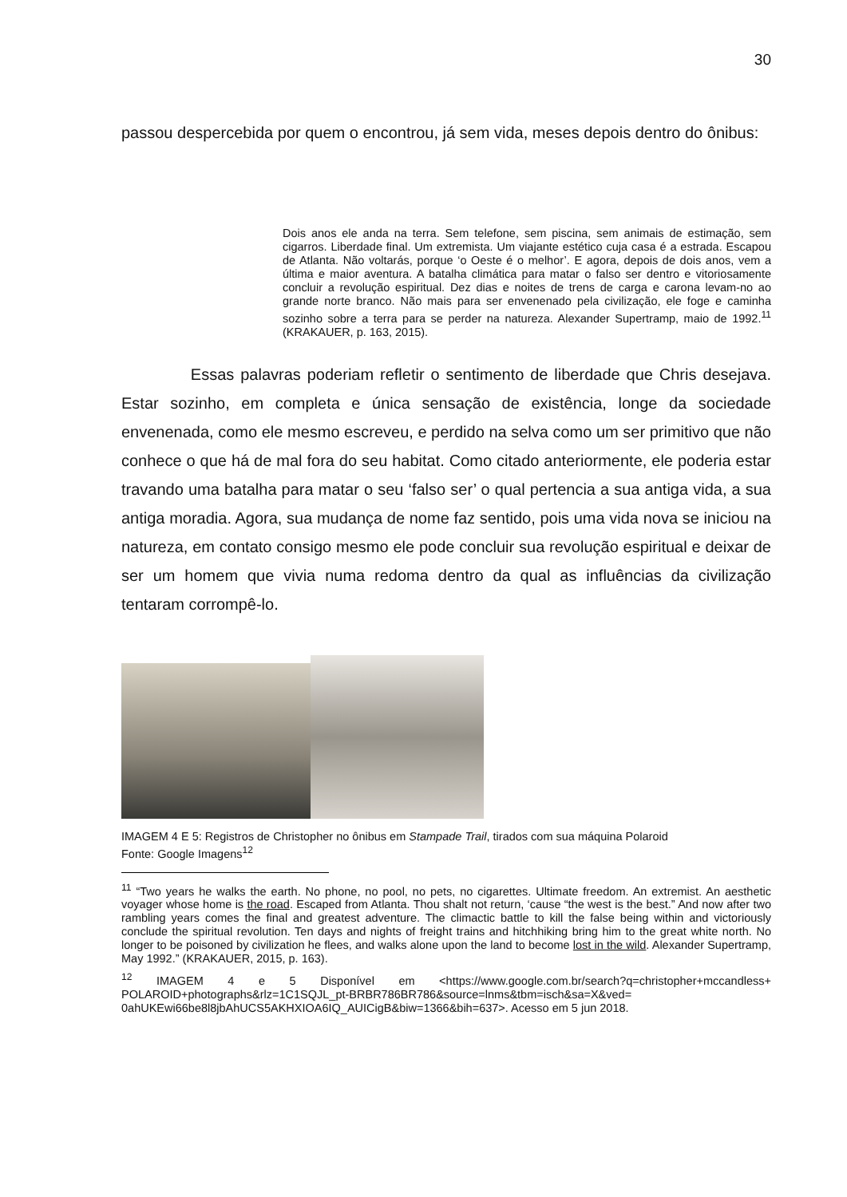30
passou despercebida por quem o encontrou, já sem vida, meses depois dentro do ônibus:
Dois anos ele anda na terra. Sem telefone, sem piscina, sem animais de estimação, sem cigarros. Liberdade final. Um extremista. Um viajante estético cuja casa é a estrada. Escapou de Atlanta. Não voltarás, porque ‘o Oeste é o melhor’. E agora, depois de dois anos, vem a última e maior aventura. A batalha climática para matar o falso ser dentro e vitoriosamente concluir a revolução espiritual. Dez dias e noites de trens de carga e carona levam-no ao grande norte branco. Não mais para ser envenenado pela civilização, ele foge e caminha sozinho sobre a terra para se perder na natureza. Alexander Supertramp, maio de 1992.<sup>11</sup> (KRAKAUER, p. 163, 2015).
Essas palavras poderiam refletir o sentimento de liberdade que Chris desejava. Estar sozinho, em completa e única sensação de existência, longe da sociedade envenenada, como ele mesmo escreveu, e perdido na selva como um ser primitivo que não conhece o que há de mal fora do seu habitat. Como citado anteriormente, ele poderia estar travando uma batalha para matar o seu ‘falso ser’ o qual pertencia a sua antiga vida, a sua antiga moradia. Agora, sua mudança de nome faz sentido, pois uma vida nova se iniciou na natureza, em contato consigo mesmo ele pode concluir sua revolução espiritual e deixar de ser um homem que vivia numa redoma dentro da qual as influências da civilização tentaram corrompê-lo.
IMAGEM 4 E 5: Registros de Christopher no ônibus em Stampade Trail, tirados com sua máquina Polaroid
Fonte: Google Imagens<sup>12</sup>
<sup>11</sup> “Two years he walks the earth. No phone, no pool, no pets, no cigarettes. Ultimate freedom. An extremist. An aesthetic voyager whose home is the road. Escaped from Atlanta. Thou shalt not return, ‘cause “the west is the best.” And now after two rambling years comes the final and greatest adventure. The climactic battle to kill the false being within and victoriously conclude the spiritual revolution. Ten days and nights of freight trains and hitchhiking bring him to the great white north. No longer to be poisoned by civilization he flees, and walks alone upon the land to become lost in the wild. Alexander Supertramp, May 1992.” (KRAKAUER, 2015, p. 163).
<sup>12</sup> IMAGEM 4 e 5 Disponível em <https://www.google.com.br/search?q=christopher+mccandless+ POLAROID+photographs&rlz=1C1SQJL_pt-BRBR786BR786&source=lnms&tbm=isch&sa=X&ved= 0ahUKEwi66be8l8jbAhUCS5AKHXIOA6IQ_AUICigB&biw=1366&bih=637>. Acesso em 5 jun 2018.